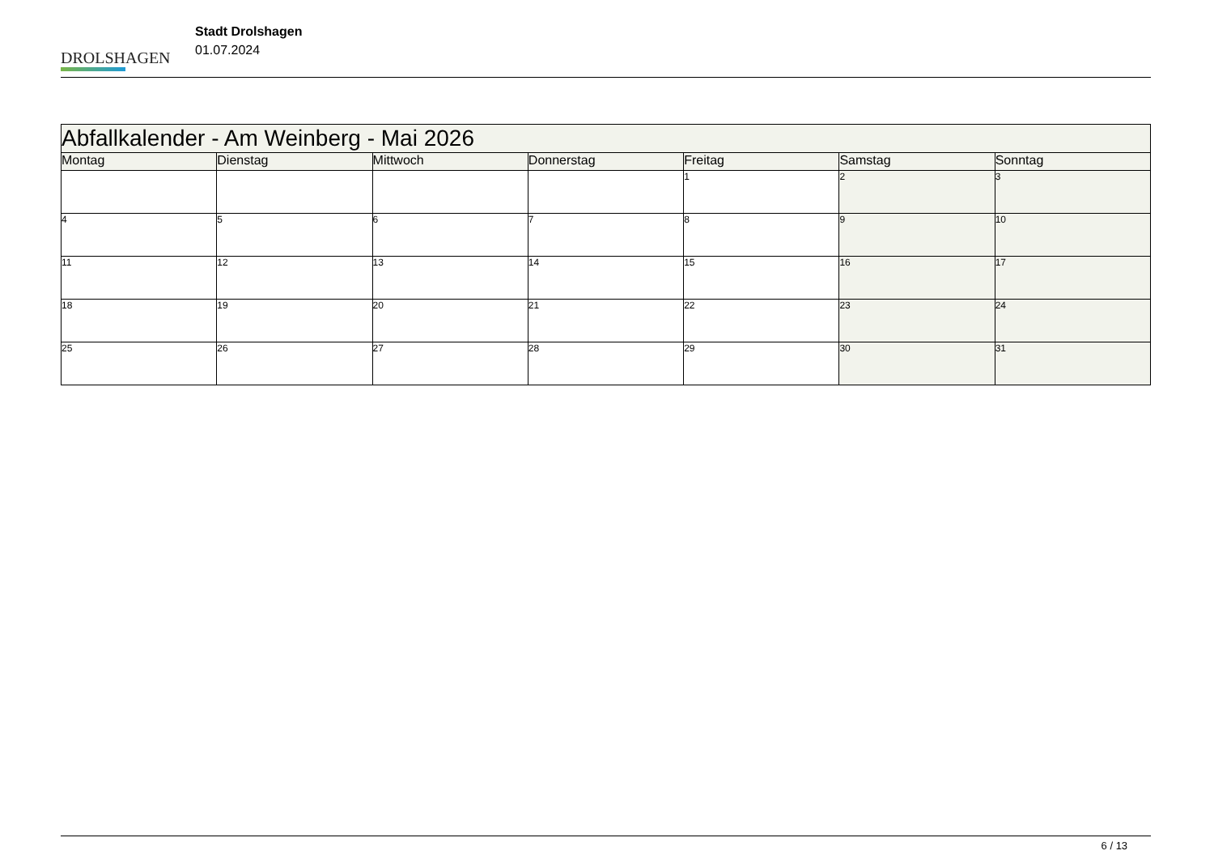DROLSHAGEN
Stadt Drolshagen
01.07.2024
| Abfallkalender - Am Weinberg - Mai 2026 | | | | | | |
| Montag | Dienstag | Mittwoch | Donnerstag | Freitag | Samstag | Sonntag |
| | | | | 1 | 2 | 3 |
| 4 | 5 | 6 | 7 | 8 | 9 | 10 |
| 11 | 12 | 13 | 14 | 15 | 16 | 17 |
| 18 | 19 | 20 | 21 | 22 | 23 | 24 |
| 25 | 26 | 27 | 28 | 29 | 30 | 31 |
6 / 13